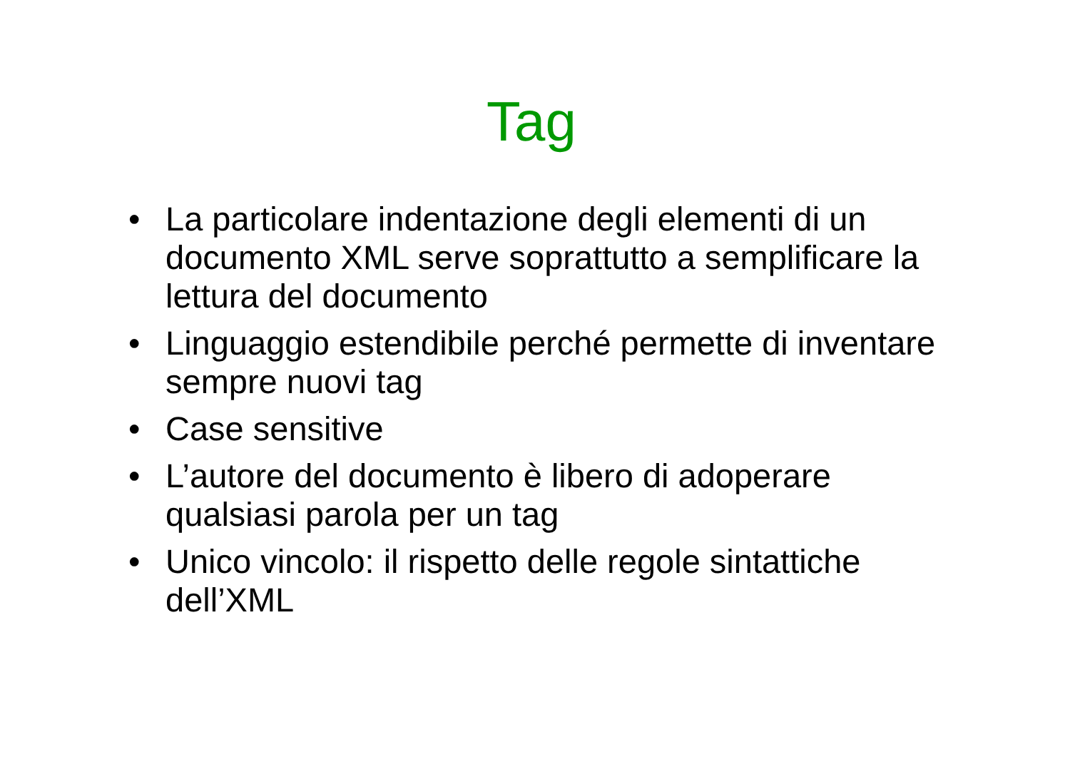Tag
• La particolare indentazione degli elementi di un documento XML serve soprattutto a semplificare la lettura del documento
• Linguaggio estendibile perché permette di inventare sempre nuovi tag
• Case sensitive
• L’autore del documento è libero di adoperare qualsiasi parola per un tag
• Unico vincolo: il rispetto delle regole sintattiche dell’XML